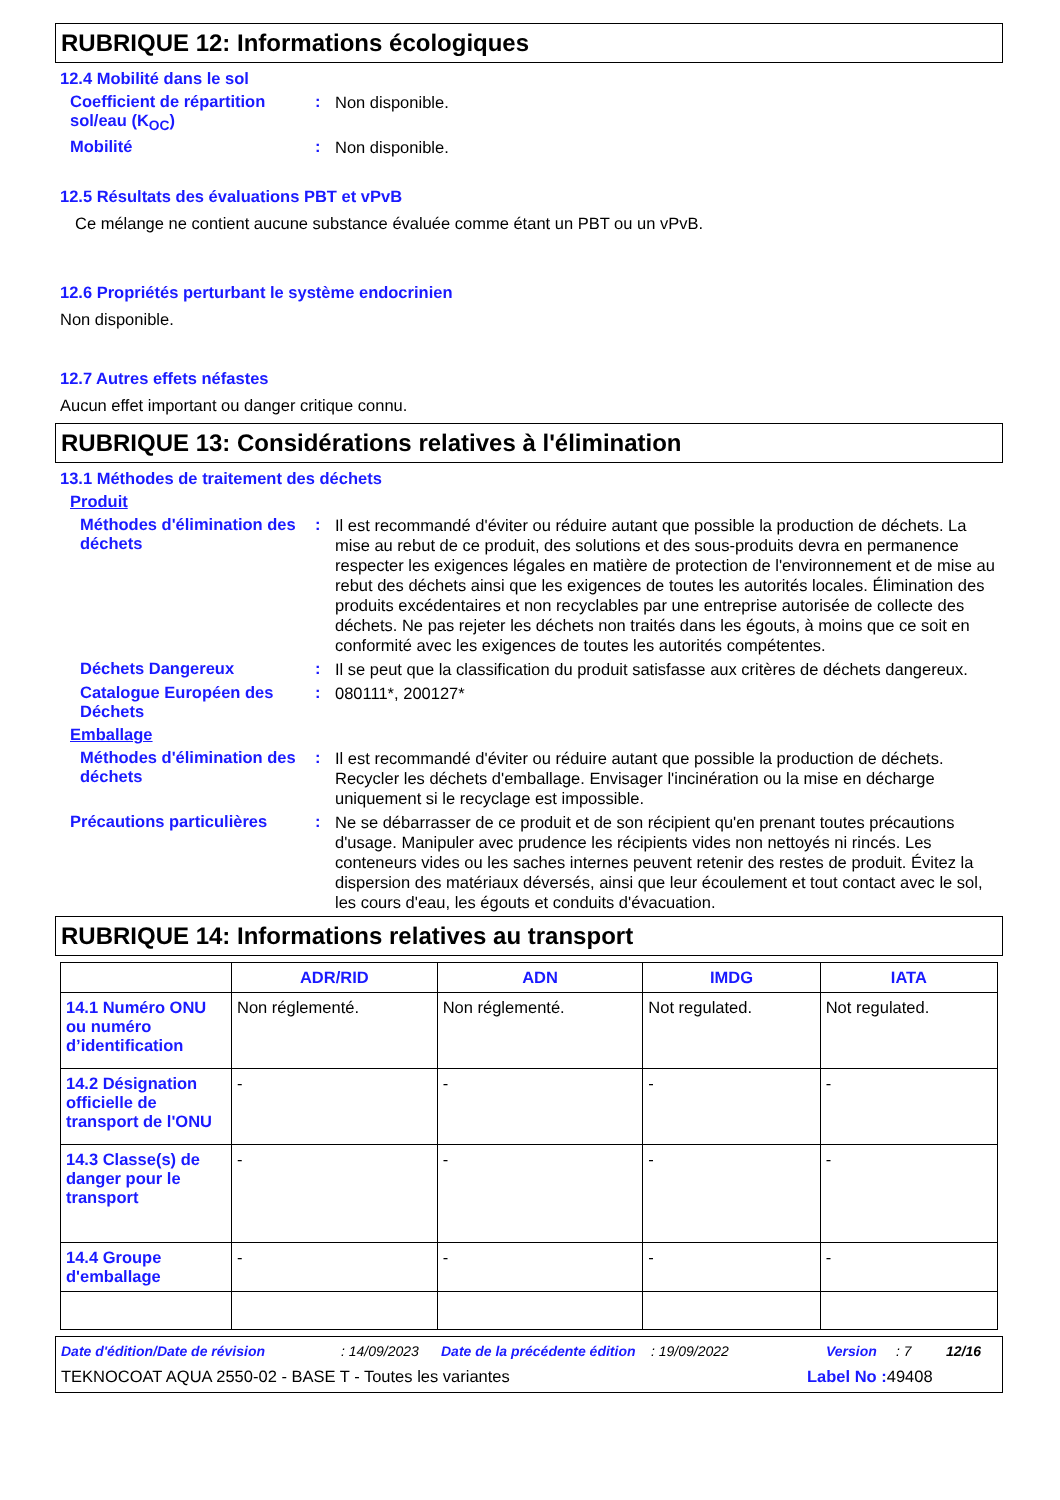RUBRIQUE 12: Informations écologiques
12.4 Mobilité dans le sol
Coefficient de répartition sol/eau (K<sub>OC</sub>)
:
Non disponible.
Mobilité :
Non disponible.
12.5 Résultats des évaluations PBT et vPvB
Ce mélange ne contient aucune substance évaluée comme étant un PBT ou un vPvB.
12.6 Propriétés perturbant le système endocrinien
Non disponible.
12.7 Autres effets néfastes
Aucun effet important ou danger critique connu.
RUBRIQUE 13: Considérations relatives à l'élimination
13.1 Méthodes de traitement des déchets
Produit
Méthodes d'élimination des déchets
:
Il est recommandé d'éviter ou réduire autant que possible la production de déchets. La mise au rebut de ce produit, des solutions et des sous-produits devra en permanence respecter les exigences légales en matière de protection de l'environnement et de mise au rebut des déchets ainsi que les exigences de toutes les autorités locales. Élimination des produits excédentaires et non recyclables par une entreprise autorisée de collecte des déchets. Ne pas rejeter les déchets non traités dans les égouts, à moins que ce soit en conformité avec les exigences de toutes les autorités compétentes.
Déchets Dangereux :
Il se peut que la classification du produit satisfasse aux critères de déchets dangereux.
Catalogue Européen des Déchets
:
080111*, 200127*
Emballage
Méthodes d'élimination des déchets
:
Il est recommandé d'éviter ou réduire autant que possible la production de déchets. Recycler les déchets d'emballage. Envisager l'incinération ou la mise en décharge uniquement si le recyclage est impossible.
Précautions particulières
:
Ne se débarrasser de ce produit et de son récipient qu'en prenant toutes précautions d'usage. Manipuler avec prudence les récipients vides non nettoyés ni rincés. Les conteneurs vides ou les saches internes peuvent retenir des restes de produit. Évitez la dispersion des matériaux déversés, ainsi que leur écoulement et tout contact avec le sol, les cours d'eau, les égouts et conduits d'évacuation.
RUBRIQUE 14: Informations relatives au transport
| | ADR/RID | ADN | IMDG | IATA |
| --- | --- | --- | --- | --- |
| 14.1 Numéro ONU ou numéro d’identification | Non réglementé. | Non réglementé. | Not regulated. | Not regulated. |
| 14.2 Désignation officielle de transport de l'ONU | - | - | - | - |
| 14.3 Classe(s) de danger pour le transport | - | - | - | - |
| 14.4 Groupe d'emballage | - | - | - | - |
Date d'édition/Date de révision: 14/09/2023 Date de la précédente édition: 19/09/2022 Version: 7 12/16
TEKNOCOAT AQUA 2550-02 - BASE T - Toutes les variantes Label No : 49408